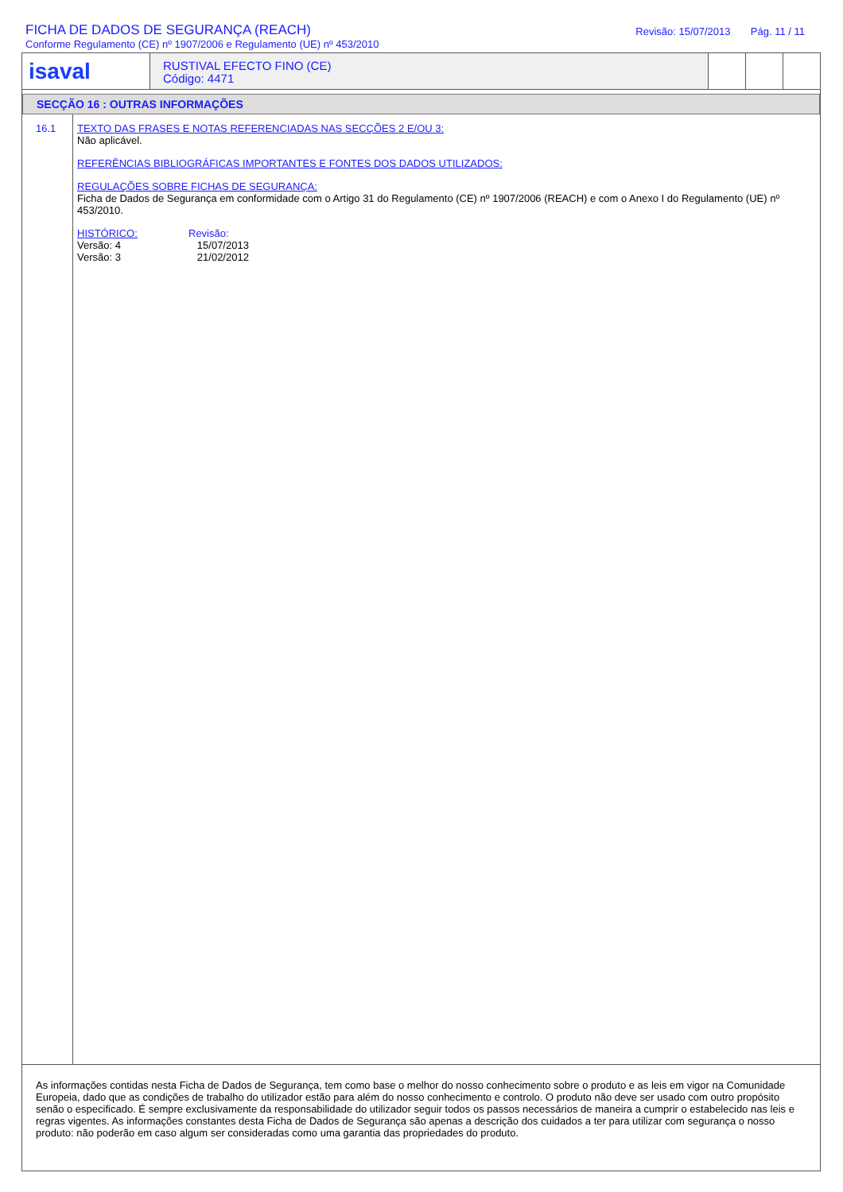FICHA DE DADOS DE SEGURANÇA (REACH)
Conforme Regulamento (CE) nº 1907/2006 e Regulamento (UE) nº 453/2010
Revisão: 15/07/2013 Pág. 11 / 11
isaval
RUSTIVAL EFECTO FINO (CE)
Código: 4471
SECÇÃO 16 : OUTRAS INFORMAÇÕES
16.1
TEXTO DAS FRASES E NOTAS REFERENCIADAS NAS SECÇÕES 2 E/OU 3:
Não aplicável.
REFERÊNCIAS BIBLIOGRÁFICAS IMPORTANTES E FONTES DOS DADOS UTILIZADOS:
REGULAÇÕES SOBRE FICHAS DE SEGURANÇA:
Ficha de Dados de Segurança em conformidade com o Artigo 31 do Regulamento (CE) nº 1907/2006 (REACH) e com o Anexo I do Regulamento (UE) nº 453/2010.
HISTÓRICO:
Versão: 4
Versão: 3
Revisão:
15/07/2013
21/02/2012
As informações contidas nesta Ficha de Dados de Segurança, tem como base o melhor do nosso conhecimento sobre o produto e as leis em vigor na Comunidade Europeia, dado que as condições de trabalho do utilizador estão para além do nosso conhecimento e controlo. O produto não deve ser usado com outro propósito senão o especificado. É sempre exclusivamente da responsabilidade do utilizador seguir todos os passos necessários de maneira a cumprir o estabelecido nas leis e regras vigentes. As informações constantes desta Ficha de Dados de Segurança são apenas a descrição dos cuidados a ter para utilizar com segurança o nosso produto: não poderão em caso algum ser consideradas como uma garantia das propriedades do produto.